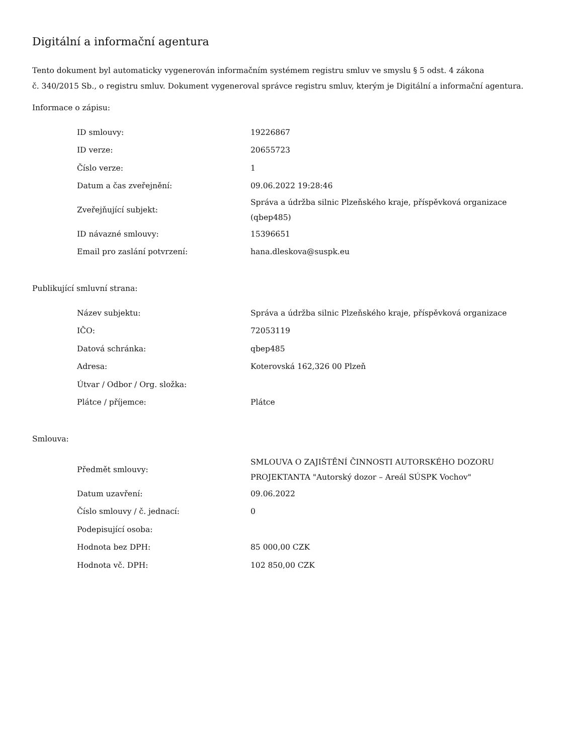Digitální a informační agentura
Tento dokument byl automaticky vygenerován informačním systémem registru smluv ve smyslu § 5 odst. 4 zákona
č. 340/2015 Sb., o registru smluv. Dokument vygeneroval správce registru smluv, kterým je Digitální a informační agentura.
Informace o zápisu:
| ID smlouvy: | 19226867 |
| ID verze: | 20655723 |
| Číslo verze: | 1 |
| Datum a čas zveřejnění: | 09.06.2022 19:28:46 |
| Zveřejňující subjekt: | Správa a údržba silnic Plzeňského kraje, příspěvková organizace (qbep485) |
| ID návazné smlouvy: | 15396651 |
| Email pro zaslání potvrzení: | hana.dleskova@suspk.eu |
Publikující smluvní strana:
| Název subjektu: | Správa a údržba silnic Plzeňského kraje, příspěvková organizace |
| IČO: | 72053119 |
| Datová schránka: | qbep485 |
| Adresa: | Koterovská 162,326 00 Plzeň |
| Útvar / Odbor / Org. složka: | |
| Plátce / příjemce: | Plátce |
Smlouva:
| Předmět smlouvy: | SMLOUVA O ZAJIŠTĚNÍ ČINNOSTI AUTORSKÉHO DOZORU PROJEKTANTA "Autorský dozor – Areál SÚSPK Vochov" |
| Datum uzavření: | 09.06.2022 |
| Číslo smlouvy / č. jednací: | 0 |
| Podepisující osoba: | |
| Hodnota bez DPH: | 85 000,00 CZK |
| Hodnota vč. DPH: | 102 850,00 CZK |